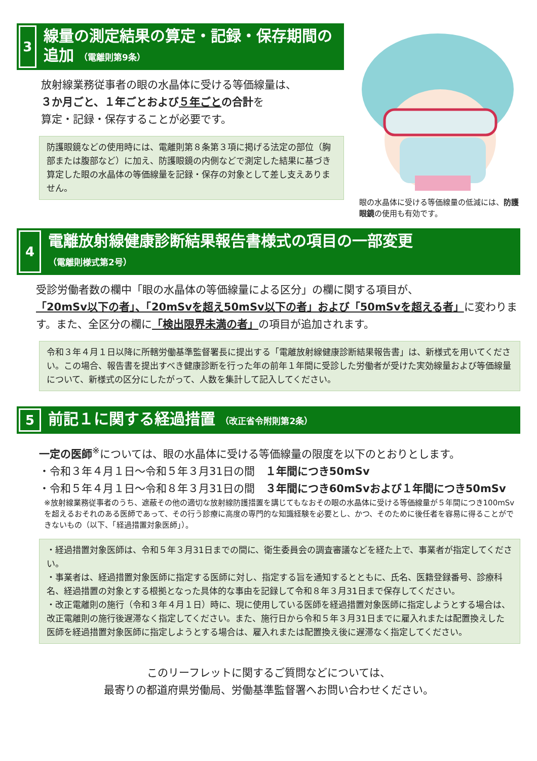3
線量の測定結果の算定・記録・保存期間の追加 （電離則第9条）
放射線業務従事者の眼の水晶体に受ける等価線量は、
３か月ごと、１年ごとおよび５年ごとの合計を
算定・記録・保存することが必要です。
防護眼鏡などの使用時には、電離則第８条第３項に掲げる法定の部位（胸部または腹部など）に加え、防護眼鏡の内側などで測定した結果に基づき算定した眼の水晶体の等価線量を記録・保存の対象として差し支えありません。
眼の水晶体に受ける等価線量の低減には、防護眼鏡の使用も有効です。
4
電離放射線健康診断結果報告書様式の項目の一部変更
（電離則様式第2号）
受診労働者数の欄中「眼の水晶体の等価線量による区分」の欄に関する項目が、
「20mSv以下の者」、「20mSvを超え50mSv以下の者」および「50mSvを超える者」に変わります。また、全区分の欄に「検出限界未満の者」の項目が追加されます。
令和３年４月１日以降に所轄労働基準監督署長に提出する「電離放射線健康診断結果報告書」は、新様式を用いてください。この場合、報告書を提出すべき健康診断を行った年の前年１年間に受診した労働者が受けた実効線量および等価線量について、新様式の区分にしたがって、人数を集計して記入してください。
5
前記１に関する経過措置 （改正省令附則第2条）
一定の医師<sup>※</sup>については、眼の水晶体に受ける等価線量の限度を以下のとおりとします。
・令和３年４月１日～令和５年３月31日の間　１年間につき50mSv
・令和５年４月１日～令和８年３月31日の間　３年間につき60mSvおよび１年間につき50mSv
※放射線業務従事者のうち、遮蔽その他の適切な放射線防護措置を講じてもなおその眼の水晶体に受ける等価線量が５年間につき100mSvを超えるおそれのある医師であって、その行う診療に高度の専門的な知識経験を必要とし、かつ、そのために後任者を容易に得ることができないもの（以下、「経過措置対象医師」）。
・経過措置対象医師は、令和５年３月31日までの間に、衛生委員会の調査審議などを経た上で、事業者が指定してください。
・事業者は、経過措置対象医師に指定する医師に対し、指定する旨を通知するとともに、氏名、医籍登録番号、診療科名、経過措置の対象とする根拠となった具体的な事由を記録して令和８年３月31日まで保存してください。
・改正電離則の施行（令和３年４月１日）時に、現に使用している医師を経過措置対象医師に指定しようとする場合は、改正電離則の施行後遅滞なく指定してください。また、施行日から令和５年３月31日までに雇入れまたは配置換えした医師を経過措置対象医師に指定しようとする場合は、雇入れまたは配置換え後に遅滞なく指定してください。
このリーフレットに関するご質問などについては、
最寄りの都道府県労働局、労働基準監督署へお問い合わせください。